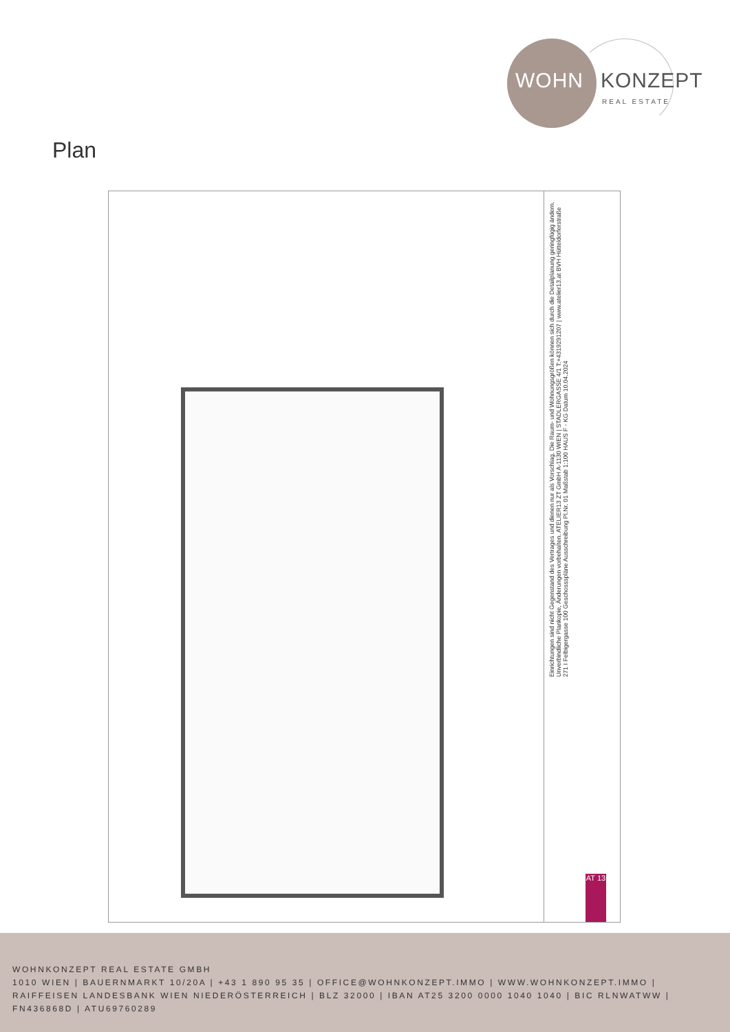WOHN KONZEPT
REAL ESTATE
Plan
Einrichtungen sind nicht Gegenstand des Vertrages und dienen nur als Vorschlag. Die Raum- und Wohnungsgrößen können sich durch die Detailplanung geringfügig ändern. Unverbindliche Plankopie, Änderungen vorbehalten. ATELIER13 ZT GmbH A-1130 WIEN | STADLERGASSE 4/1 T:+4319291207 | www.atelier13.at BVH Hütteldorferstraße 271 I Felbigergasse 100 Geschossspläne Ausschreibung Pl.Nr. 01 Maßstab 1:100 HAUS F - KG Datum 10.04.2024
AT 13
WOHNKONZEPT REAL ESTATE GMBH
1010 WIEN | BAUERNMARKT 10/20A | +43 1 890 95 35 | OFFICE@WOHNKONZEPT.IMMO | WWW.WOHNKONZEPT.IMMO | RAIFFEISEN LANDESBANK WIEN NIEDERÖSTERREICH | BLZ 32000 | IBAN AT25 3200 0000 1040 1040 | BIC RLNWATWW | FN436868D | ATU69760289